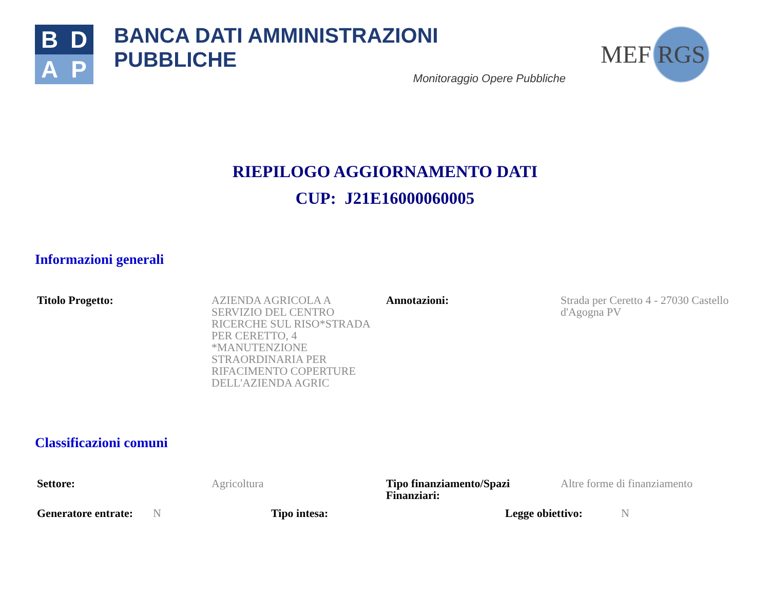B
D
A
P
BANCA DATI AMMINISTRAZIONI PUBBLICHE
Monitoraggio Opere Pubbliche
MEF RGS
RIEPILOGO AGGIORNAMENTO DATI
CUP: J21E16000060005
Informazioni generali
| Titolo Progetto: | AZIENDA AGRICOLA A SERVIZIO DEL CENTRO RICERCHE SUL RISO*STRADA PER CERETTO, 4 *MANUTENZIONE STRAORDINARIA PER RIFACIMENTO COPERTURE DELL'AZIENDA AGRIC | Annotazioni: | Strada per Ceretto 4 - 27030 Castello d'Agogna PV |
Classificazioni comuni
| Settore: | Agricoltura | Tipo finanziamento/Spazi Finanziari: | Altre forme di finanziamento |
| Generatore entrate: | N | Tipo intesa: | | Legge obiettivo: | N |